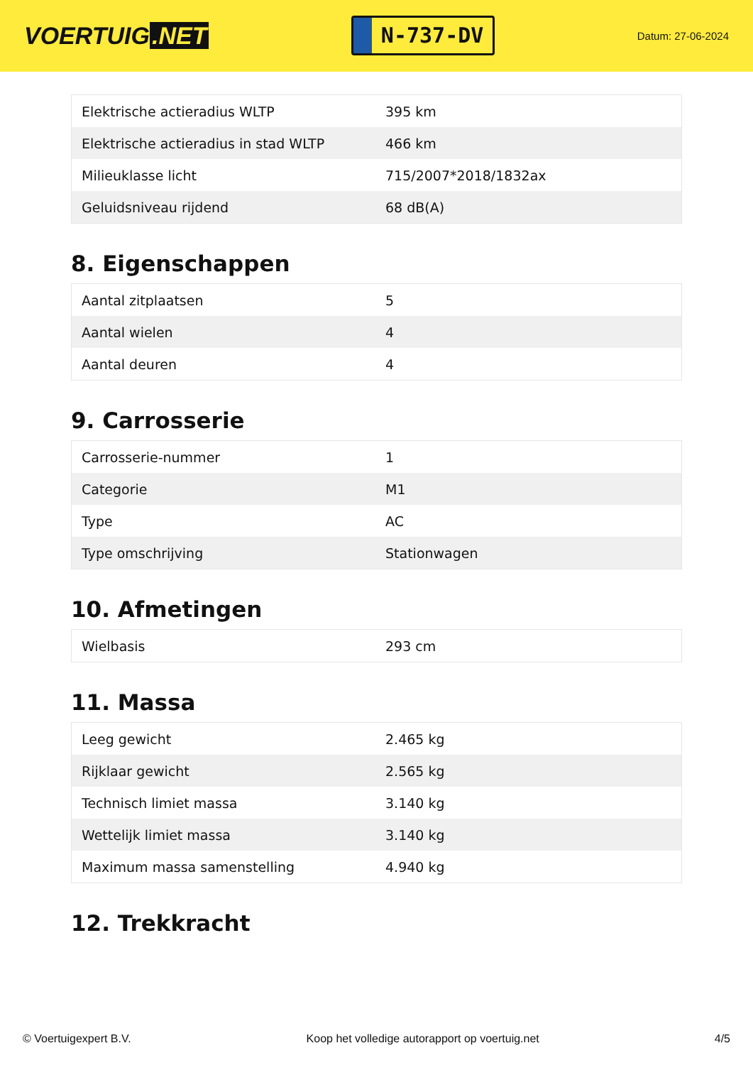VOERTUIG.NET
N-737-DV
Datum: 27-06-2024
| Elektrische actieradius WLTP | 395 km |
| Elektrische actieradius in stad WLTP | 466 km |
| Milieuklasse licht | 715/2007*2018/1832ax |
| Geluidsniveau rijdend | 68 dB(A) |
8. Eigenschappen
| Aantal zitplaatsen | 5 |
| Aantal wielen | 4 |
| Aantal deuren | 4 |
9. Carrosserie
| Carrosserie-nummer | 1 |
| Categorie | M1 |
| Type | AC |
| Type omschrijving | Stationwagen |
10. Afmetingen
| Wielbasis | 293 cm |
11. Massa
| Leeg gewicht | 2.465 kg |
| Rijklaar gewicht | 2.565 kg |
| Technisch limiet massa | 3.140 kg |
| Wettelijk limiet massa | 3.140 kg |
| Maximum massa samenstelling | 4.940 kg |
12. Trekkracht
© Voertuigexpert B.V. Koop het volledige autorapport op voertuig.net 4/5